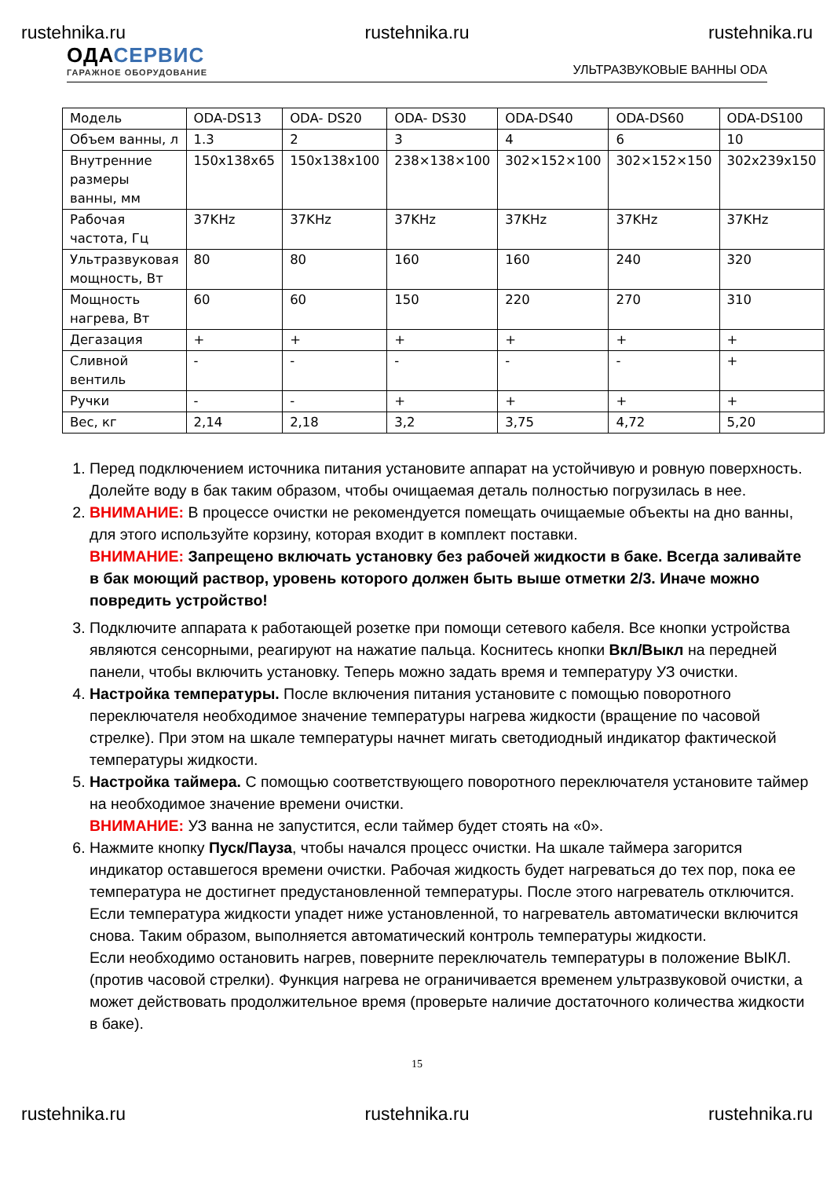rustehnika.ru rustehnika.ru rustehnika.ru
ОДАСЕРВИС
ГАРАЖНОЕ ОБОРУДОВАНИЕ
УЛЬТРАЗВУКОВЫЕ ВАННЫ ODA
| Модель | ODA-DS13 | ODA- DS20 | ODA- DS30 | ODA-DS40 | ODA-DS60 | ODA-DS100 |
| Объем ванны, л | 1.3 | 2 | 3 | 4 | 6 | 10 |
| Внутренние размеры ванны, мм | 150x138x65 | 150x138x100 | 238×138×100 | 302×152×100 | 302×152×150 | 302x239x150 |
| Рабочая частота, Гц | 37KHz | 37KHz | 37KHz | 37KHz | 37KHz | 37KHz |
| Ультразвуковая мощность, Вт | 80 | 80 | 160 | 160 | 240 | 320 |
| Мощность нагрева, Вт | 60 | 60 | 150 | 220 | 270 | 310 |
| Дегазация | + | + | + | + | + | + |
| Сливной вентиль | - | - | - | - | - | + |
| Ручки | - | - | + | + | + | + |
| Вес, кг | 2,14 | 2,18 | 3,2 | 3,75 | 4,72 | 5,20 |
1. Перед подключением источника питания установите аппарат на устойчивую и ровную поверхность. Долейте воду в бак таким образом, чтобы очищаемая деталь полностью погрузилась в нее.
2. ВНИМАНИЕ: В процессе очистки не рекомендуется помещать очищаемые объекты на дно ванны, для этого используйте корзину, которая входит в комплект поставки.
ВНИМАНИЕ: Запрещено включать установку без рабочей жидкости в баке. Всегда заливайте в бак моющий раствор, уровень которого должен быть выше отметки 2/3. Иначе можно повредить устройство! rustehnika.ru rustehnika.ru rustehnika.ru
3. Подключите аппарата к работающей розетке при помощи сетевого кабеля. Все кнопки устройства являются сенсорными, реагируют на нажатие пальца. Коснитесь кнопки Вкл/Выкл на передней панели, чтобы включить установку. Теперь можно задать время и температуру УЗ очистки.
4. Настройка температуры. После включения питания установите с помощью поворотного переключателя необходимое значение температуры нагрева жидкости (вращение по часовой стрелке). При этом на шкале температуры начнет мигать светодиодный индикатор фактической температуры жидкости.
5. Настройка таймера. С помощью соответствующего поворотного переключателя установите таймер на необходимое значение времени очистки.
ВНИМАНИЕ: УЗ ванна не запустится, если таймер будет стоять на «0».
6. Нажмите кнопку Пуск/Пауза, чтобы начался процесс очистки. На шкале таймера загорится индикатор оставшегося времени очистки. Рабочая жидкость будет нагреваться до тех пор, пока ее температура не достигнет предустановленной температуры. После этого нагреватель отключится. Если температура жидкости упадет ниже установленной, то нагреватель автоматически включится снова. Таким образом, выполняется автоматический контроль температуры жидкости.
Если необходимо остановить нагрев, поверните переключатель температуры в положение ВЫКЛ. (против часовой стрелки). Функция нагрева не ограничивается временем ультразвуковой очистки, а может действовать продолжительное время (проверьте наличие достаточного количества жидкости в баке).
15
rustehnika.ru rustehnika.ru rustehnika.ru